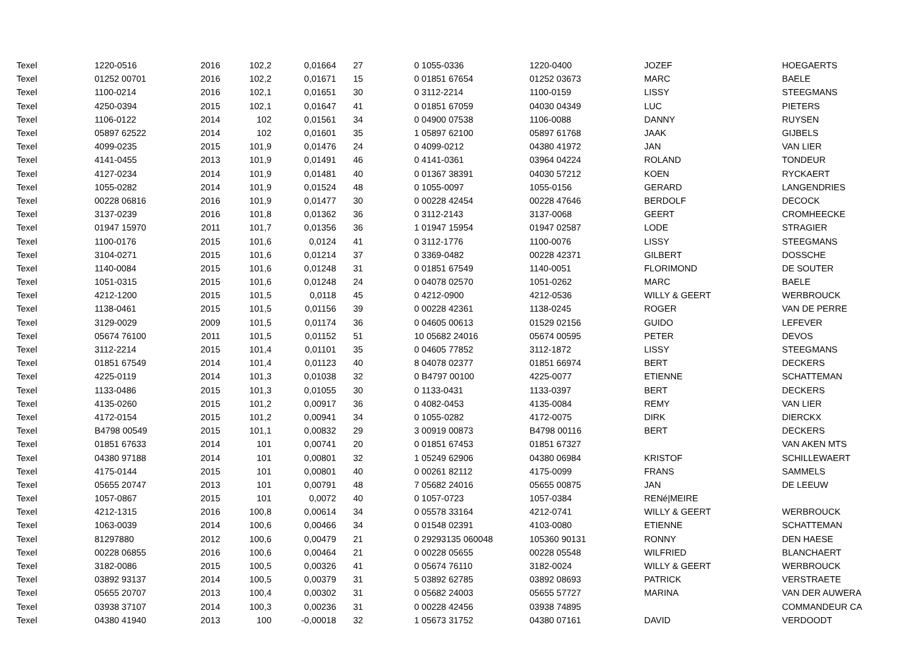| Texel | 1220-0516 | 2016 | 102,2 | 0,01664 | | 27 | 0 1055-0336 | 1220-0400 | JOZEF | HOEGAERTS |
| Texel | 01252 00701 | 2016 | 102,2 | 0,01671 | | 15 | 0 01851 67654 | 01252 03673 | MARC | BAELE |
| Texel | 1100-0214 | 2016 | 102,1 | 0,01651 | | 30 | 0 3112-2214 | 1100-0159 | LISSY | STEEGMANS |
| Texel | 4250-0394 | 2015 | 102,1 | 0,01647 | | 41 | 0 01851 67059 | 04030 04349 | LUC | PIETERS |
| Texel | 1106-0122 | 2014 | 102 | 0,01561 | | 34 | 0 04900 07538 | 1106-0088 | DANNY | RUYSEN |
| Texel | 05897 62522 | 2014 | 102 | 0,01601 | | 35 | 1 05897 62100 | 05897 61768 | JAAK | GIJBELS |
| Texel | 4099-0235 | 2015 | 101,9 | 0,01476 | | 24 | 0 4099-0212 | 04380 41972 | JAN | VAN LIER |
| Texel | 4141-0455 | 2013 | 101,9 | 0,01491 | | 46 | 0 4141-0361 | 03964 04224 | ROLAND | TONDEUR |
| Texel | 4127-0234 | 2014 | 101,9 | 0,01481 | | 40 | 0 01367 38391 | 04030 57212 | KOEN | RYCKAERT |
| Texel | 1055-0282 | 2014 | 101,9 | 0,01524 | | 48 | 0 1055-0097 | 1055-0156 | GERARD | LANGENDRIES |
| Texel | 00228 06816 | 2016 | 101,9 | 0,01477 | | 30 | 0 00228 42454 | 00228 47646 | BERDOLF | DECOCK |
| Texel | 3137-0239 | 2016 | 101,8 | 0,01362 | | 36 | 0 3112-2143 | 3137-0068 | GEERT | CROMHEECKE |
| Texel | 01947 15970 | 2011 | 101,7 | 0,01356 | | 36 | 1 01947 15954 | 01947 02587 | LODE | STRAGIER |
| Texel | 1100-0176 | 2015 | 101,6 | 0,0124 | | 41 | 0 3112-1776 | 1100-0076 | LISSY | STEEGMANS |
| Texel | 3104-0271 | 2015 | 101,6 | 0,01214 | | 37 | 0 3369-0482 | 00228 42371 | GILBERT | DOSSCHE |
| Texel | 1140-0084 | 2015 | 101,6 | 0,01248 | | 31 | 0 01851 67549 | 1140-0051 | FLORIMOND | DE SOUTER |
| Texel | 1051-0315 | 2015 | 101,6 | 0,01248 | | 24 | 0 04078 02570 | 1051-0262 | MARC | BAELE |
| Texel | 4212-1200 | 2015 | 101,5 | 0,0118 | | 45 | 0 4212-0900 | 4212-0536 | WILLY & GEERT | WERBROUCK |
| Texel | 1138-0461 | 2015 | 101,5 | 0,01156 | | 39 | 0 00228 42361 | 1138-0245 | ROGER | VAN DE PERRE |
| Texel | 3129-0029 | 2009 | 101,5 | 0,01174 | | 36 | 0 04605 00613 | 01529 02156 | GUIDO | LEFEVER |
| Texel | 05674 76100 | 2011 | 101,5 | 0,01152 | | 51 | 10 05682 24016 | 05674 00595 | PETER | DEVOS |
| Texel | 3112-2214 | 2015 | 101,4 | 0,01101 | | 35 | 0 04605 77852 | 3112-1872 | LISSY | STEEGMANS |
| Texel | 01851 67549 | 2014 | 101,4 | 0,01123 | | 40 | 8 04078 02377 | 01851 66974 | BERT | DECKERS |
| Texel | 4225-0119 | 2014 | 101,3 | 0,01038 | | 32 | 0 B4797 00100 | 4225-0077 | ETIENNE | SCHATTEMAN |
| Texel | 1133-0486 | 2015 | 101,3 | 0,01055 | | 30 | 0 1133-0431 | 1133-0397 | BERT | DECKERS |
| Texel | 4135-0260 | 2015 | 101,2 | 0,00917 | | 36 | 0 4082-0453 | 4135-0084 | REMY | VAN LIER |
| Texel | 4172-0154 | 2015 | 101,2 | 0,00941 | | 34 | 0 1055-0282 | 4172-0075 | DIRK | DIERCKX |
| Texel | B4798 00549 | 2015 | 101,1 | 0,00832 | | 29 | 3 00919 00873 | B4798 00116 | BERT | DECKERS |
| Texel | 01851 67633 | 2014 | 101 | 0,00741 | | 20 | 0 01851 67453 | 01851 67327 | | VAN AKEN MTS |
| Texel | 04380 97188 | 2014 | 101 | 0,00801 | | 32 | 1 05249 62906 | 04380 06984 | KRISTOF | SCHILLEWAERT |
| Texel | 4175-0144 | 2015 | 101 | 0,00801 | | 40 | 0 00261 82112 | 4175-0099 | FRANS | SAMMELS |
| Texel | 05655 20747 | 2013 | 101 | 0,00791 | | 48 | 7 05682 24016 | 05655 00875 | JAN | DE LEEUW |
| Texel | 1057-0867 | 2015 | 101 | 0,0072 | | 40 | 0 1057-0723 | 1057-0384 | RENé/MEIRE | |
| Texel | 4212-1315 | 2016 | 100,8 | 0,00614 | | 34 | 0 05578 33164 | 4212-0741 | WILLY & GEERT | WERBROUCK |
| Texel | 1063-0039 | 2014 | 100,6 | 0,00466 | | 34 | 0 01548 02391 | 4103-0080 | ETIENNE | SCHATTEMAN |
| Texel | 81297880 | 2012 | 100,6 | 0,00479 | | 21 | 0 29293135 060048 | 105360 90131 | RONNY | DEN HAESE |
| Texel | 00228 06855 | 2016 | 100,6 | 0,00464 | | 21 | 0 00228 05655 | 00228 05548 | WILFRIED | BLANCHAERT |
| Texel | 3182-0086 | 2015 | 100,5 | 0,00326 | | 41 | 0 05674 76110 | 3182-0024 | WILLY & GEERT | WERBROUCK |
| Texel | 03892 93137 | 2014 | 100,5 | 0,00379 | | 31 | 5 03892 62785 | 03892 08693 | PATRICK | VERSTRAETE |
| Texel | 05655 20707 | 2013 | 100,4 | 0,00302 | | 31 | 0 05682 24003 | 05655 57727 | MARINA | VAN DER AUWERA |
| Texel | 03938 37107 | 2014 | 100,3 | 0,00236 | | 31 | 0 00228 42456 | 03938 74895 | | COMMANDEUR CA |
| Texel | 04380 41940 | 2013 | 100 | -0,00018 | | 32 | 1 05673 31752 | 04380 07161 | DAVID | VERDOODT |